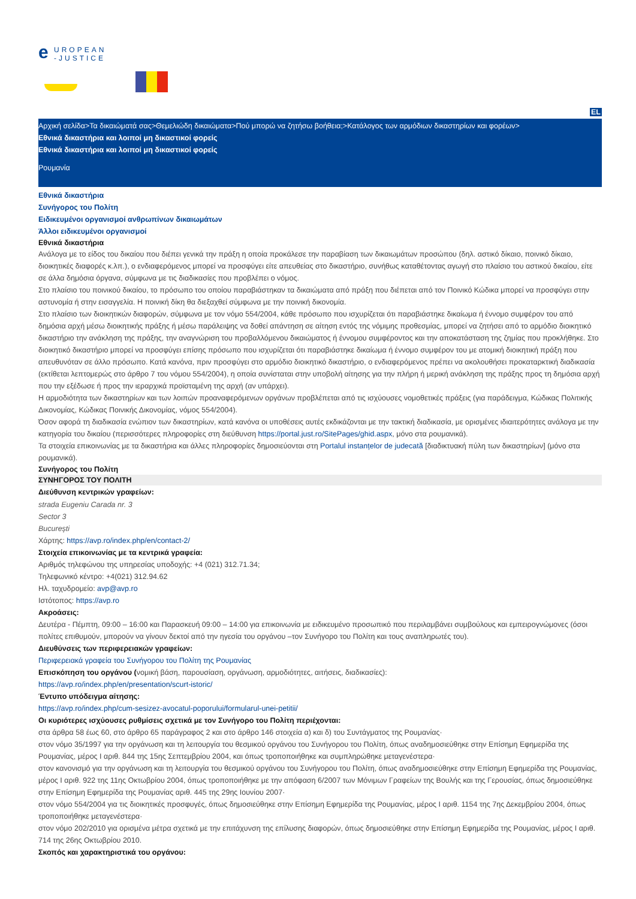e
UROPEAN
-JUSTICE
EL
Αρχική σελίδα>Τα δικαιώματά σας>Θεμελιώδη δικαιώματα>Πού μπορώ να ζητήσω βοήθεια;>Κατάλογος των αρμόδιων δικαστηρίων και φορέων>
Εθνικά δικαστήρια και λοιποί μη δικαστικοί φορείς
Εθνικά δικαστήρια και λοιποί μη δικαστικοί φορείς
Ρουμανία
Εθνικά δικαστήρια
Συνήγορος του Πολίτη
Ειδικευμένοι οργανισμοί ανθρωπίνων δικαιωμάτων
Άλλοι ειδικευμένοι οργανισμοί
Εθνικά δικαστήρια
Ανάλογα με το είδος του δικαίου που διέπει γενικά την πράξη η οποία προκάλεσε την παραβίαση των δικαιωμάτων προσώπου (δηλ. αστικό δίκαιο, ποινικό δίκαιο, διοικητικές διαφορές κ.λπ.), ο ενδιαφερόμενος μπορεί να προσφύγει είτε απευθείας στο δικαστήριο, συνήθως καταθέτοντας αγωγή στο πλαίσιο του αστικού δικαίου, είτε σε άλλα δημόσια όργανα, σύμφωνα με τις διαδικασίες που προβλέπει ο νόμος.
Στο πλαίσιο του ποινικού δικαίου, το πρόσωπο του οποίου παραβιάστηκαν τα δικαιώματα από πράξη που διέπεται από τον Ποινικό Κώδικα μπορεί να προσφύγει στην αστυνομία ή στην εισαγγελία. Η ποινική δίκη θα διεξαχθεί σύμφωνα με την ποινική δικονομία.
Στο πλαίσιο των διοικητικών διαφορών, σύμφωνα με τον νόμο 554/2004, κάθε πρόσωπο που ισχυρίζεται ότι παραβιάστηκε δικαίωμα ή έννομο συμφέρον του από δημόσια αρχή μέσω διοικητικής πράξης ή μέσω παράλειψης να δοθεί απάντηση σε αίτηση εντός της νόμιμης προθεσμίας, μπορεί να ζητήσει από το αρμόδιο διοικητικό δικαστήριο την ανάκληση της πράξης, την αναγνώριση του προβαλλόμενου δικαιώματος ή έννομου συμφέροντος και την αποκατάσταση της ζημίας που προκλήθηκε. Στο διοικητικό δικαστήριο μπορεί να προσφύγει επίσης πρόσωπο που ισχυρίζεται ότι παραβιάστηκε δικαίωμα ή έννομο συμφέρον του με ατομική διοικητική πράξη που απευθυνόταν σε άλλο πρόσωπο. Κατά κανόνα, πριν προσφύγει στο αρμόδιο διοικητικό δικαστήριο, ο ενδιαφερόμενος πρέπει να ακολουθήσει προκαταρκτική διαδικασία (εκτίθεται λεπτομερώς στο άρθρο 7 του νόμου 554/2004), η οποία συνίσταται στην υποβολή αίτησης για την πλήρη ή μερική ανάκληση της πράξης προς τη δημόσια αρχή που την εξέδωσε ή προς την ιεραρχικά προϊσταμένη της αρχή (αν υπάρχει).
Η αρμοδιότητα των δικαστηρίων και των λοιπών προαναφερόμενων οργάνων προβλέπεται από τις ισχύουσες νομοθετικές πράξεις (για παράδειγμα, Κώδικας Πολιτικής Δικονομίας, Κώδικας Ποινικής Δικονομίας, νόμος 554/2004).
Όσον αφορά τη διαδικασία ενώπιον των δικαστηρίων, κατά κανόνα οι υποθέσεις αυτές εκδικάζονται με την τακτική διαδικασία, με ορισμένες ιδιαιτερότητες ανάλογα με την κατηγορία του δικαίου (περισσότερες πληροφορίες στη διεύθυνση https://portal.just.ro/SitePages/ghid.aspx, μόνο στα ρουμανικά).
Τα στοιχεία επικοινωνίας με τα δικαστήρια και άλλες πληροφορίες δημοσιεύονται στη Portalul instanțelor de judecată [διαδικτυακή πύλη των δικαστηρίων] (μόνο στα ρουμανικά).
Συνήγορος του Πολίτη
ΣΥΝΗΓΟΡΟΣ ΤΟΥ ΠΟΛΙΤΗ
Διεύθυνση κεντρικών γραφείων:
strada Eugeniu Carada nr. 3
Sector 3
București
Χάρτης: https://avp.ro/index.php/en/contact-2/
Στοιχεία επικοινωνίας με τα κεντρικά γραφεία:
Αριθμός τηλεφώνου της υπηρεσίας υποδοχής: +4 (021) 312.71.34;
Τηλεφωνικό κέντρο: +4(021) 312.94.62
Ηλ. ταχυδρομείο: avp@avp.ro
Ιστότοπος: https://avp.ro
Ακροάσεις:
Δευτέρα - Πέμπτη, 09:00 – 16:00 και Παρασκευή 09:00 – 14:00 για επικοινωνία με ειδικευμένο προσωπικό που περιλαμβάνει συμβούλους και εμπειρογνώμονες (όσοι πολίτες επιθυμούν, μπορούν να γίνουν δεκτοί από την ηγεσία του οργάνου –τον Συνήγορο του Πολίτη και τους αναπληρωτές του).
Διευθύνσεις των περιφερειακών γραφείων:
Περιφερειακά γραφεία του Συνήγορου του Πολίτη της Ρουμανίας
Επισκόπηση του οργάνου (νομική βάση, παρουσίαση, οργάνωση, αρμοδιότητες, αιτήσεις, διαδικασίες):
https://avp.ro/index.php/en/presentation/scurt-istoric/
Έντυπο υπόδειγμα αίτησης:
https://avp.ro/index.php/cum-sesizez-avocatul-poporului/formularul-unei-petitii/
Οι κυριότερες ισχύουσες ρυθμίσεις σχετικά με τον Συνήγορο του Πολίτη περιέχονται:
στα άρθρα 58 έως 60, στο άρθρο 65 παράγραφος 2 και στο άρθρο 146 στοιχεία α) και δ) του Συντάγματος της Ρουμανίας·
στον νόμο 35/1997 για την οργάνωση και τη λειτουργία του θεσμικού οργάνου του Συνήγορου του Πολίτη, όπως αναδημοσιεύθηκε στην Επίσημη Εφημερίδα της Ρουμανίας, μέρος I αριθ. 844 της 15ης Σεπτεμβρίου 2004, και όπως τροποποιήθηκε και συμπληρώθηκε μεταγενέστερα·
στον κανονισμό για την οργάνωση και τη λειτουργία του θεσμικού οργάνου του Συνήγορου του Πολίτη, όπως αναδημοσιεύθηκε στην Επίσημη Εφημερίδα της Ρουμανίας, μέρος I αριθ. 922 της 11ης Οκτωβρίου 2004, όπως τροποποιήθηκε με την απόφαση 6/2007 των Μόνιμων Γραφείων της Βουλής και της Γερουσίας, όπως δημοσιεύθηκε στην Επίσημη Εφημερίδα της Ρουμανίας αριθ. 445 της 29ης Ιουνίου 2007·
στον νόμο 554/2004 για τις διοικητικές προσφυγές, όπως δημοσιεύθηκε στην Επίσημη Εφημερίδα της Ρουμανίας, μέρος I αριθ. 1154 της 7ης Δεκεμβρίου 2004, όπως τροποποιήθηκε μεταγενέστερα·
στον νόμο 202/2010 για ορισμένα μέτρα σχετικά με την επιτάχυνση της επίλυσης διαφορών, όπως δημοσιεύθηκε στην Επίσημη Εφημερίδα της Ρουμανίας, μέρος I αριθ. 714 της 26ης Οκτωβρίου 2010.
Σκοπός και χαρακτηριστικά του οργάνου: